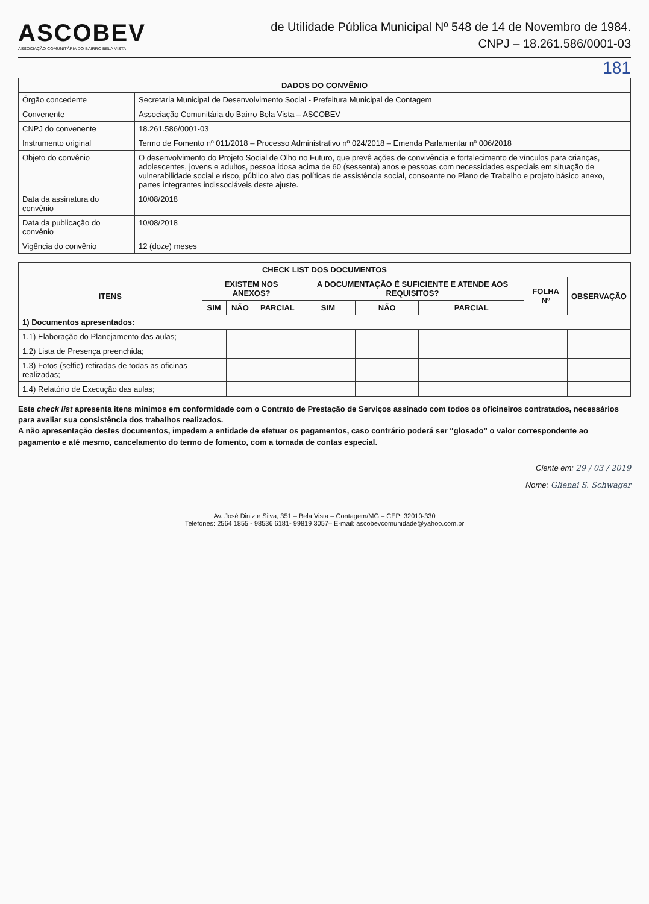ASCOBEV
ASSOCIAÇÃO COMUNITÁRIA DO BAIRRO BELA VISTA
de Utilidade Pública Municipal Nº 548 de 14 de Novembro de 1984.
CNPJ – 18.261.586/0001-03
181
| DADOS DO CONVÊNIO | |
| --- | --- |
| Órgão concedente | Secretaria Municipal de Desenvolvimento Social - Prefeitura Municipal de Contagem |
| Convenente | Associação Comunitária do Bairro Bela Vista – ASCOBEV |
| CNPJ do convenente | 18.261.586/0001-03 |
| Instrumento original | Termo de Fomento nº 011/2018 – Processo Administrativo nº 024/2018 – Emenda Parlamentar nº 006/2018 |
| Objeto do convênio | O desenvolvimento do Projeto Social de Olho no Futuro, que prevê ações de convivência e fortalecimento de vínculos para crianças, adolescentes, jovens e adultos, pessoa idosa acima de 60 (sessenta) anos e pessoas com necessidades especiais em situação de vulnerabilidade social e risco, público alvo das políticas de assistência social, consoante no Plano de Trabalho e projeto básico anexo, partes integrantes indissociáveis deste ajuste. |
| Data da assinatura do convênio | 10/08/2018 |
| Data da publicação do convênio | 10/08/2018 |
| Vigência do convênio | 12 (doze) meses |
| CHECK LIST DOS DOCUMENTOS | | | | | | | | |
| --- | --- | --- | --- | --- | --- | --- | --- | --- |
| ITENS | EXISTEM NOS ANEXOS? | | | A DOCUMENTAÇÃO É SUFICIENTE E ATENDE AOS REQUISITOS? | | | FOLHA Nº | OBSERVAÇÃO |
| | SIM | NÃO | PARCIAL | SIM | NÃO | PARCIAL | | |
| 1) Documentos apresentados: | | | | | | | | |
| 1.1) Elaboração do Planejamento das aulas; | | | | | | | | |
| 1.2) Lista de Presença preenchida; | | | | | | | | |
| 1.3) Fotos (selfie) retiradas de todas as oficinas realizadas; | | | | | | | | |
| 1.4) Relatório de Execução das aulas; | | | | | | | | |
Este check list apresenta itens mínimos em conformidade com o Contrato de Prestação de Serviços assinado com todos os oficineiros contratados, necessários para avaliar sua consistência dos trabalhos realizados.
A não apresentação destes documentos, impedem a entidade de efetuar os pagamentos, caso contrário poderá ser “glosado” o valor correspondente ao pagamento e até mesmo, cancelamento do termo de fomento, com a tomada de contas especial.
Ciente em: 29 / 03 / 2019
Nome: Glienai S. Schwager
Av. José Diniz e Silva, 351 – Bela Vista – Contagem/MG – CEP: 32010-330
Telefones: 2564 1855 - 98536 6181- 99819 3057– E-mail: ascobevcomunidade@yahoo.com.br